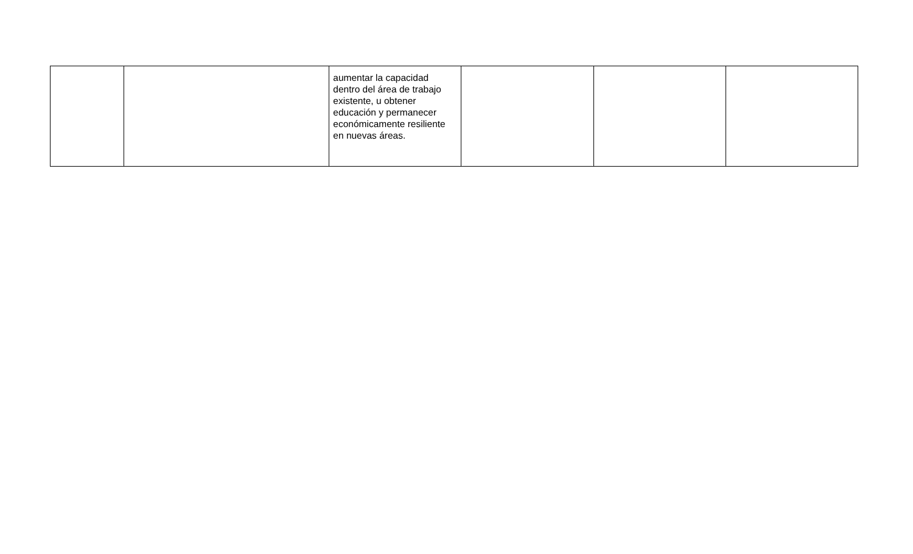| | | aumentar la capacidad dentro del área de trabajo existente, u obtener educación y permanecer económicamente resiliente en nuevas áreas. | | | |